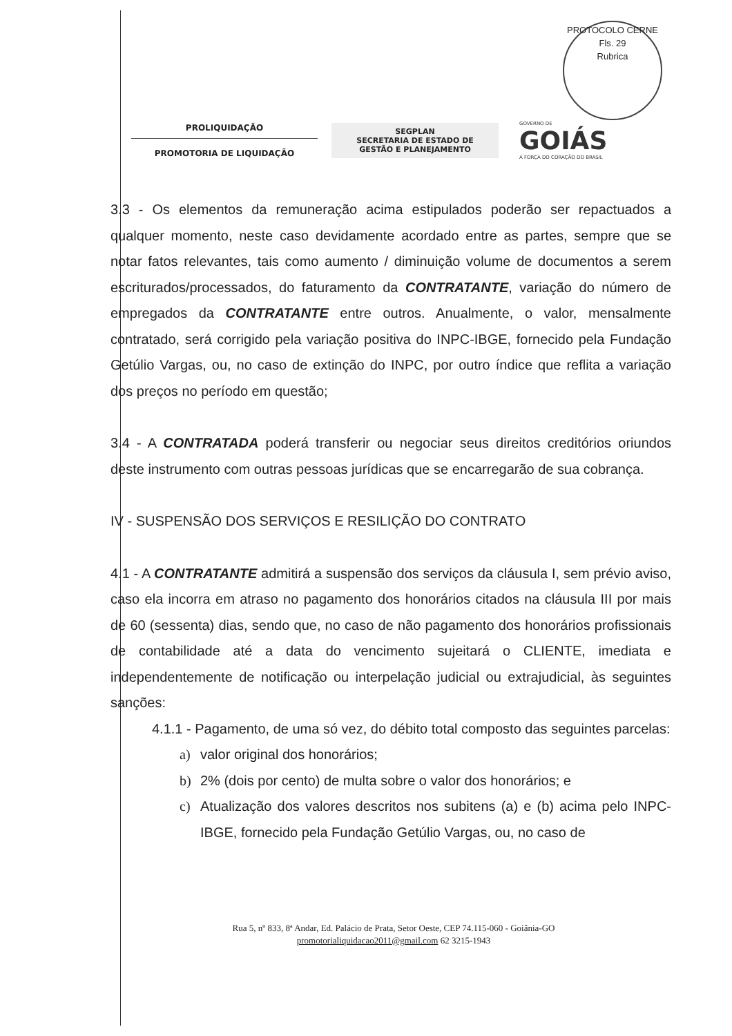PROTOCOLO CERNE
Fls. 29
Rubrica
PROLIQUIDAÇÃO
PROMOTORIA DE LIQUIDAÇÃO
SEGPLAN
SECRETARIA DE ESTADO DE
GESTÃO E PLANEJAMENTO
GOVERNO DE
GOIÁS
A FORÇA DO CORAÇÃO DO BRASIL
3.3 - Os elementos da remuneração acima estipulados poderão ser repactuados a qualquer momento, neste caso devidamente acordado entre as partes, sempre que se notar fatos relevantes, tais como aumento / diminuição volume de documentos a serem escriturados/processados, do faturamento da CONTRATANTE, variação do número de empregados da CONTRATANTE entre outros. Anualmente, o valor, mensalmente contratado, será corrigido pela variação positiva do INPC-IBGE, fornecido pela Fundação Getúlio Vargas, ou, no caso de extinção do INPC, por outro índice que reflita a variação dos preços no período em questão;
3.4 - A CONTRATADA poderá transferir ou negociar seus direitos creditórios oriundos deste instrumento com outras pessoas jurídicas que se encarregarão de sua cobrança.
IV - SUSPENSÃO DOS SERVIÇOS E RESILIÇÃO DO CONTRATO
4.1 - A CONTRATANTE admitirá a suspensão dos serviços da cláusula I, sem prévio aviso, caso ela incorra em atraso no pagamento dos honorários citados na cláusula III por mais de 60 (sessenta) dias, sendo que, no caso de não pagamento dos honorários profissionais de contabilidade até a data do vencimento sujeitará o CLIENTE, imediata e independentemente de notificação ou interpelação judicial ou extrajudicial, às seguintes sanções:
4.1.1 - Pagamento, de uma só vez, do débito total composto das seguintes parcelas:
a) valor original dos honorários;
b) 2% (dois por cento) de multa sobre o valor dos honorários; e
c) Atualização dos valores descritos nos subitens (a) e (b) acima pelo INPC-IBGE, fornecido pela Fundação Getúlio Vargas, ou, no caso de
Rua 5, nº 833, 8ª Andar, Ed. Palácio de Prata, Setor Oeste, CEP 74.115-060 - Goiânia-GO
promotorialiquidacao2011@gmail.com 62 3215-1943